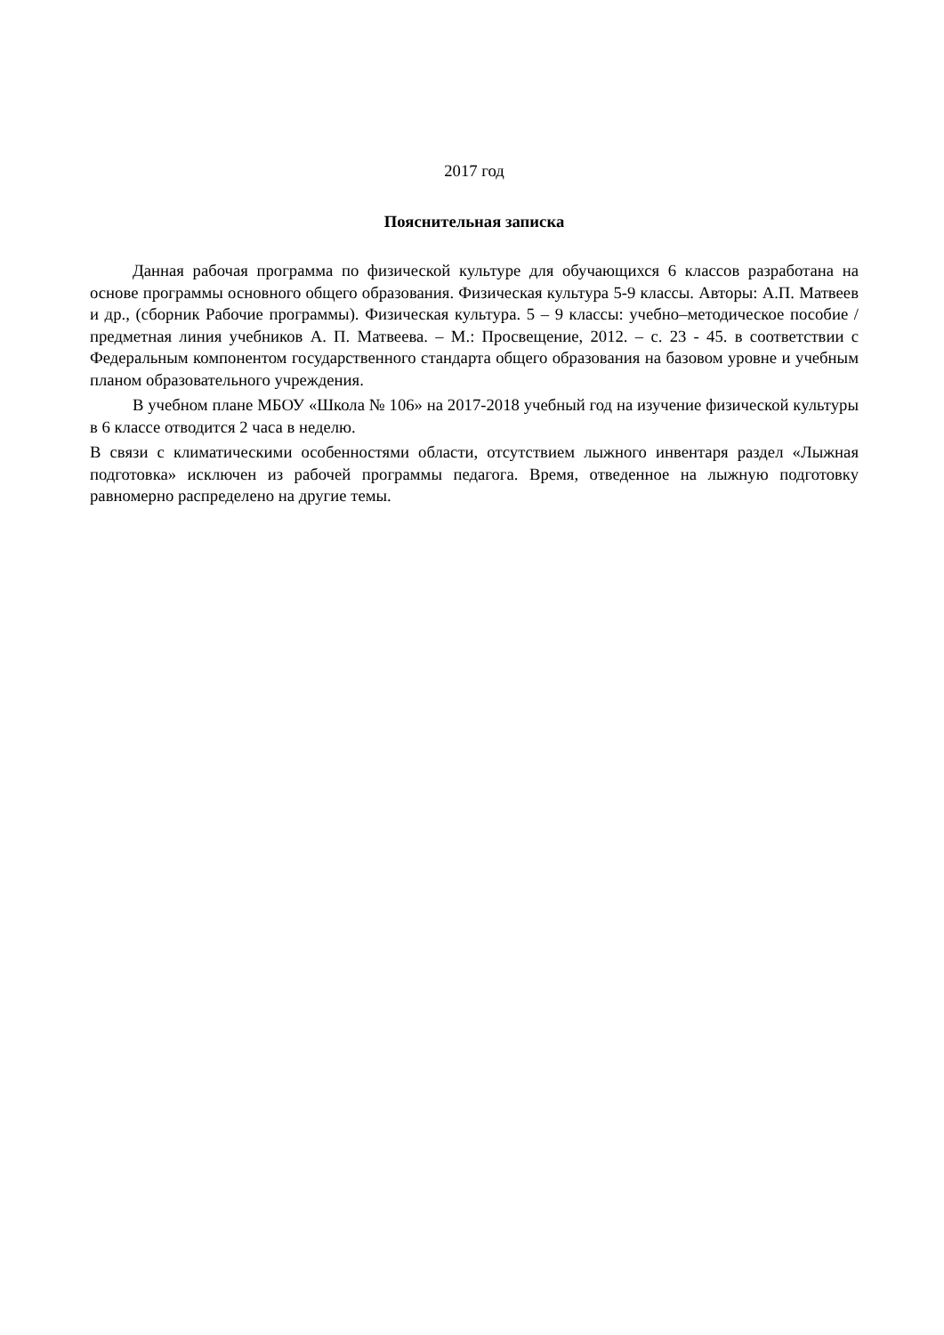2017 год
Пояснительная записка
Данная рабочая программа по физической культуре для обучающихся 6 классов разработана на основе программы основного общего образования. Физическая культура 5-9 классы. Авторы: А.П. Матвеев и др., (сборник Рабочие программы). Физическая культура. 5 – 9 классы: учебно–методическое пособие /предметная линия учебников А. П. Матвеева. – М.: Просвещение, 2012. – с. 23 - 45. в соответствии с Федеральным компонентом государственного стандарта общего образования на базовом уровне и учебным планом образовательного учреждения.
В учебном плане МБОУ «Школа № 106» на 2017-2018 учебный год на изучение физической культуры в 6 классе отводится 2 часа в неделю.
В связи с климатическими особенностями области, отсутствием лыжного инвентаря раздел «Лыжная подготовка» исключен из рабочей программы педагога. Время, отведенное на лыжную подготовку равномерно распределено на другие темы.